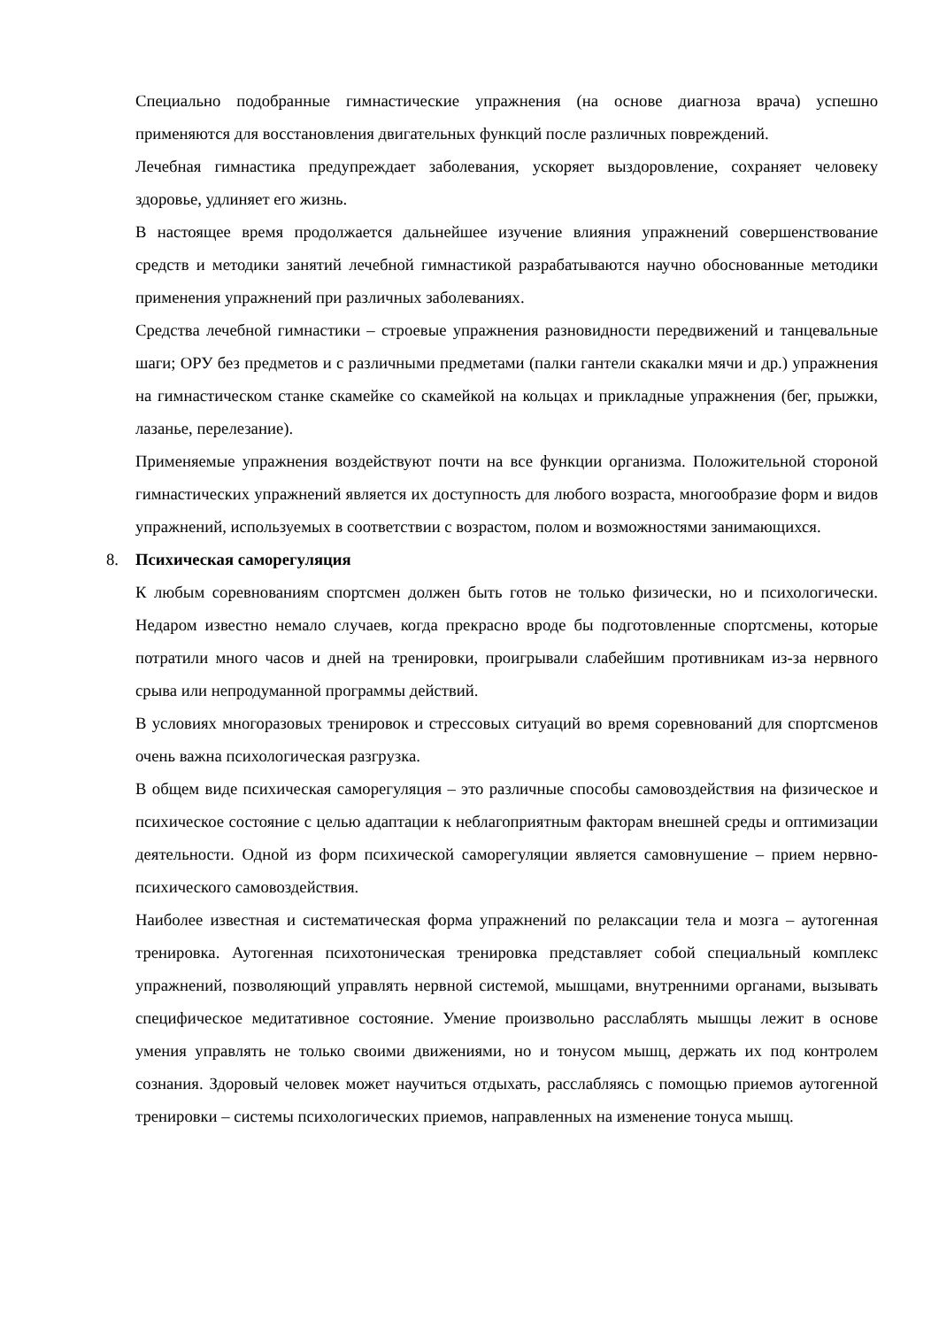Специально подобранные гимнастические упражнения (на основе диагноза врача) успешно применяются для восстановления двигательных функций после различных повреждений.
Лечебная гимнастика предупреждает заболевания, ускоряет выздоровление, сохраняет человеку здоровье, удлиняет его жизнь.
В настоящее время продолжается дальнейшее изучение влияния упражнений совершенствование средств и методики занятий лечебной гимнастикой разрабатываются научно обоснованные методики применения упражнений при различных заболеваниях.
Средства лечебной гимнастики – строевые упражнения разновидности передвижений и танцевальные шаги; ОРУ без предметов и с различными предметами (палки гантели скакалки мячи и др.) упражнения на гимнастическом станке скамейке со скамейкой на кольцах и прикладные упражнения (бег, прыжки, лазанье, перелезание).
Применяемые упражнения воздействуют почти на все функции организма. Положительной стороной гимнастических упражнений является их доступность для любого возраста, многообразие форм и видов упражнений, используемых в соответствии с возрастом, полом и возможностями занимающихся.
8. Психическая саморегуляция
К любым соревнованиям спортсмен должен быть готов не только физически, но и психологически. Недаром известно немало случаев, когда прекрасно вроде бы подготовленные спортсмены, которые потратили много часов и дней на тренировки, проигрывали слабейшим противникам из-за нервного срыва или непродуманной программы действий.
В условиях многоразовых тренировок и стрессовых ситуаций во время соревнований для спортсменов очень важна психологическая разгрузка.
В общем виде психическая саморегуляция – это различные способы самовоздействия на физическое и психическое состояние с целью адаптации к неблагоприятным факторам внешней среды и оптимизации деятельности. Одной из форм психической саморегуляции является самовнушение – прием нервно-психического самовоздействия.
Наиболее известная и систематическая форма упражнений по релаксации тела и мозга – аутогенная тренировка. Аутогенная психотоническая тренировка представляет собой специальный комплекс упражнений, позволяющий управлять нервной системой, мышцами, внутренними органами, вызывать специфическое медитативное состояние. Умение произвольно расслаблять мышцы лежит в основе умения управлять не только своими движениями, но и тонусом мышц, держать их под контролем сознания. Здоровый человек может научиться отдыхать, расслабляясь с помощью приемов аутогенной тренировки – системы психологических приемов, направленных на изменение тонуса мышц.